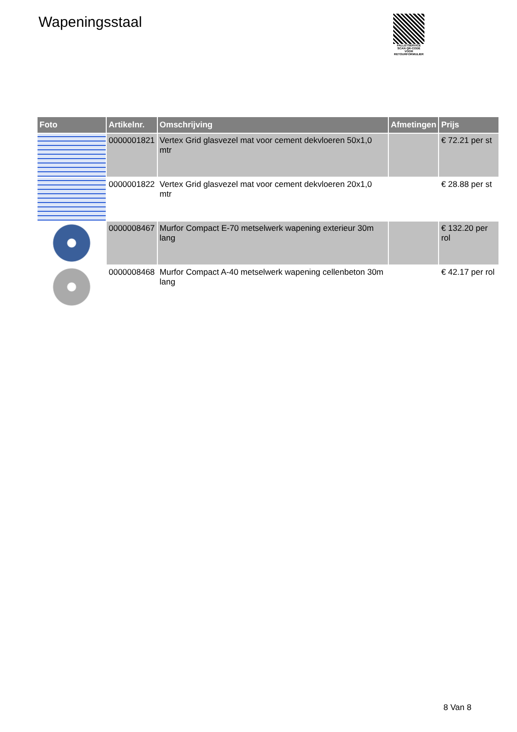Wapeningsstaal
PALLETSERVICE
SCAN QR-CODE VOOR RETOURFORMULIER
| Foto | Artikelnr. | Omschrijving | Afmetingen | Prijs |
| --- | --- | --- | --- | --- |
| | 0000001821 | Vertex Grid glasvezel mat voor cement dekvloeren 50x1,0 mtr | | € 72.21 per st |
| | 0000001822 | Vertex Grid glasvezel mat voor cement dekvloeren 20x1,0 mtr | | € 28.88 per st |
| | 0000008467 | Murfor Compact E-70 metselwerk wapening exterieur 30m lang | | € 132.20 per rol |
| | 0000008468 | Murfor Compact A-40 metselwerk wapening cellenbeton 30m lang | | € 42.17 per rol |
8 Van 8